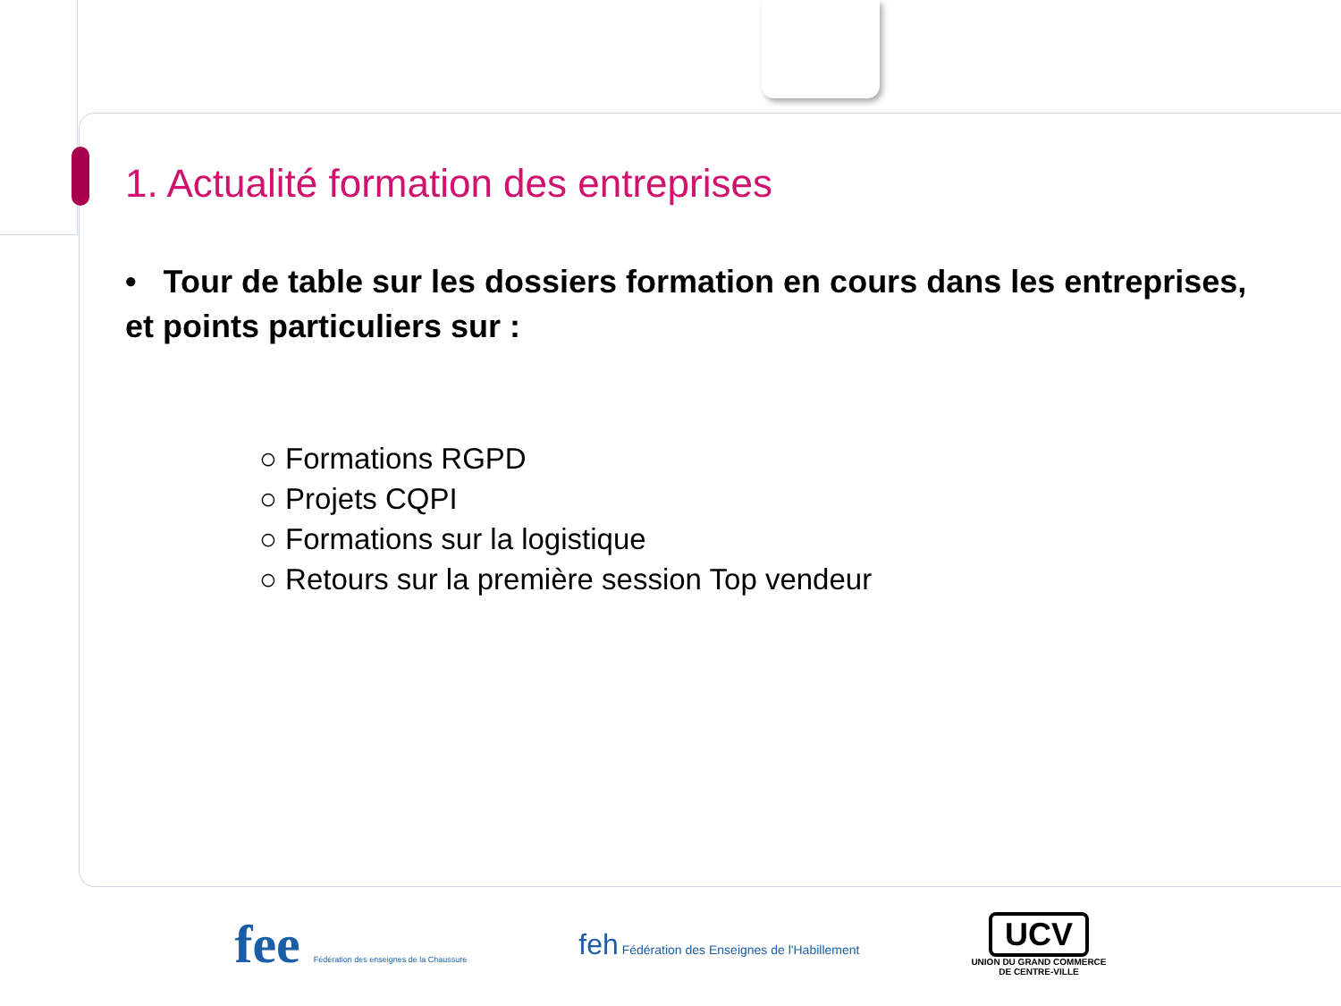1. Actualité formation des entreprises
• Tour de table sur les dossiers formation en cours dans les entreprises, et points particuliers sur :
○ Formations RGPD
○ Projets CQPI
○ Formations sur la logistique
○ Retours sur la première session Top vendeur
fee Fédération des enseignes de la Chaussure
feh Fédération des Enseignes de l'Habillement
UCV
UNION DU GRAND COMMERCE
DE CENTRE-VILLE